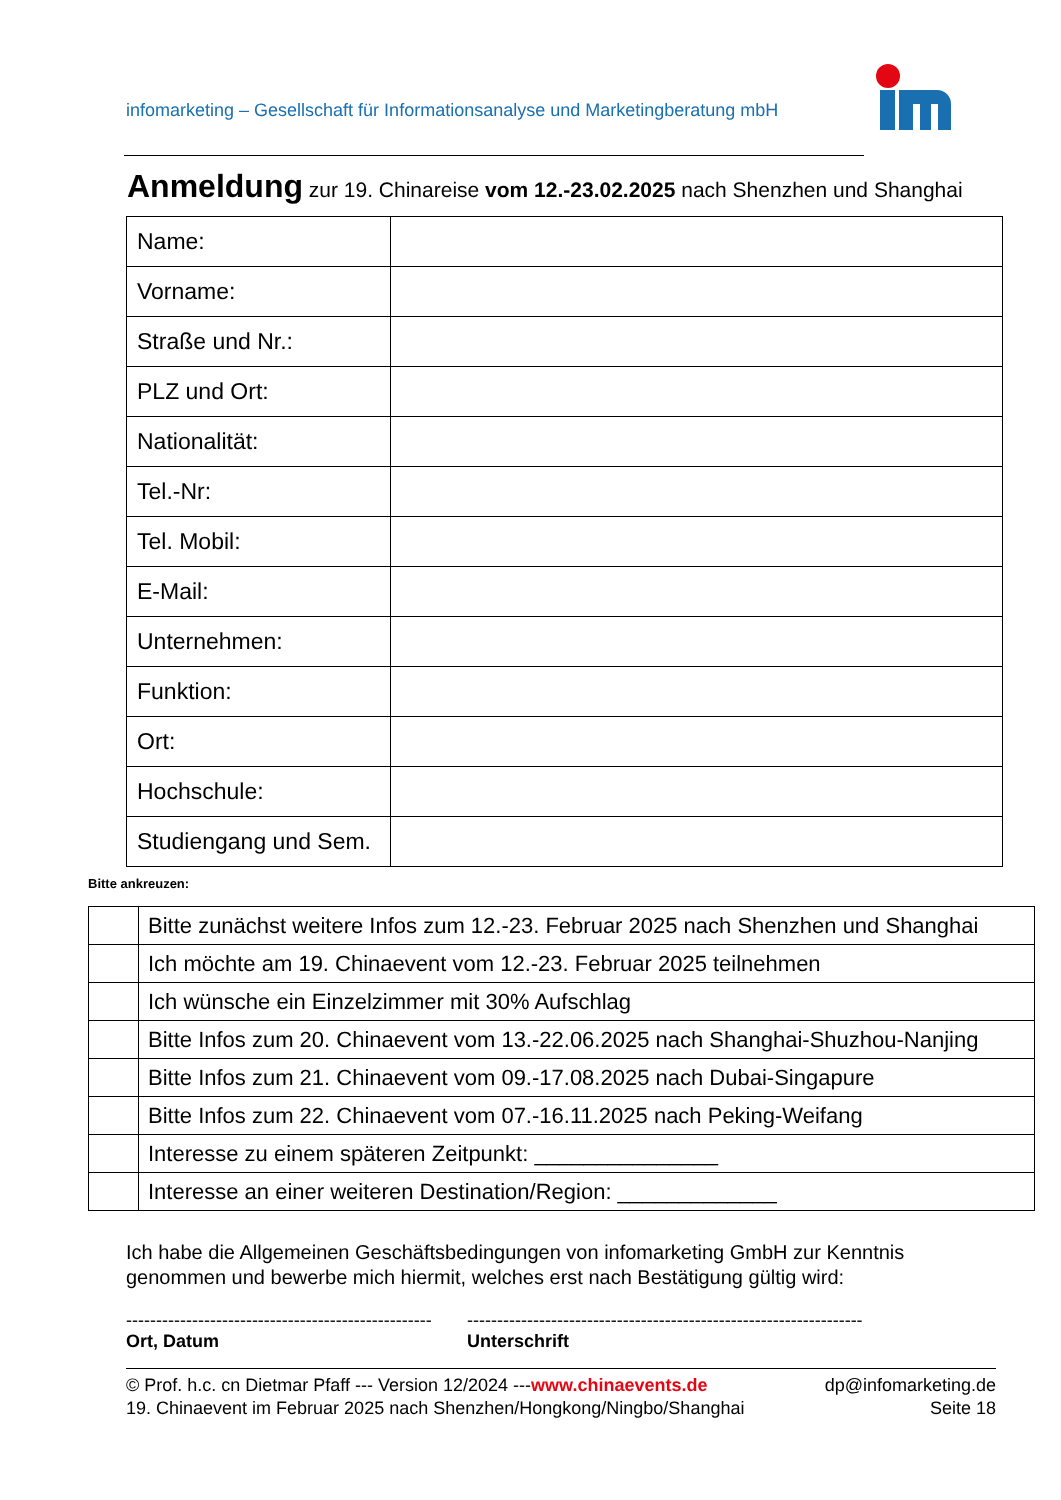infomarketing – Gesellschaft für Informationsanalyse und Marketingberatung mbH
Anmeldung zur 19. Chinareise vom 12.-23.02.2025 nach Shenzhen und Shanghai
| Name: | |
| Vorname: | |
| Straße und Nr.: | |
| PLZ und Ort: | |
| Nationalität: | |
| Tel.-Nr: | |
| Tel. Mobil: | |
| E-Mail: | |
| Unternehmen: | |
| Funktion: | |
| Ort: | |
| Hochschule: | |
| Studiengang und Sem. | |
Bitte ankreuzen:
| | Bitte zunächst weitere Infos zum 12.-23. Februar 2025 nach Shenzhen und Shanghai |
| | Ich möchte am 19. Chinaevent vom 12.-23. Februar 2025 teilnehmen |
| | Ich wünsche ein Einzelzimmer mit 30% Aufschlag |
| | Bitte Infos zum 20. Chinaevent vom 13.-22.06.2025 nach Shanghai-Shuzhou-Nanjing |
| | Bitte Infos zum 21. Chinaevent vom 09.-17.08.2025 nach Dubai-Singapure |
| | Bitte Infos zum 22. Chinaevent vom 07.-16.11.2025 nach Peking-Weifang |
| | Interesse zu einem späteren Zeitpunkt: _______________ |
| | Interesse an einer weiteren Destination/Region: _____________ |
Ich habe die Allgemeinen Geschäftsbedingungen von infomarketing GmbH zur Kenntnis
genommen und bewerbe mich hiermit, welches erst nach Bestätigung gültig wird:
---------------------------------------------------
Ort, Datum
------------------------------------------------------------------
Unterschrift
© Prof. h.c. cn Dietmar Pfaff --- Version 12/2024 ---www.chinaevents.de dp@infomarketing.de
19. Chinaevent im Februar 2025 nach Shenzhen/Hongkong/Ningbo/Shanghai Seite 18